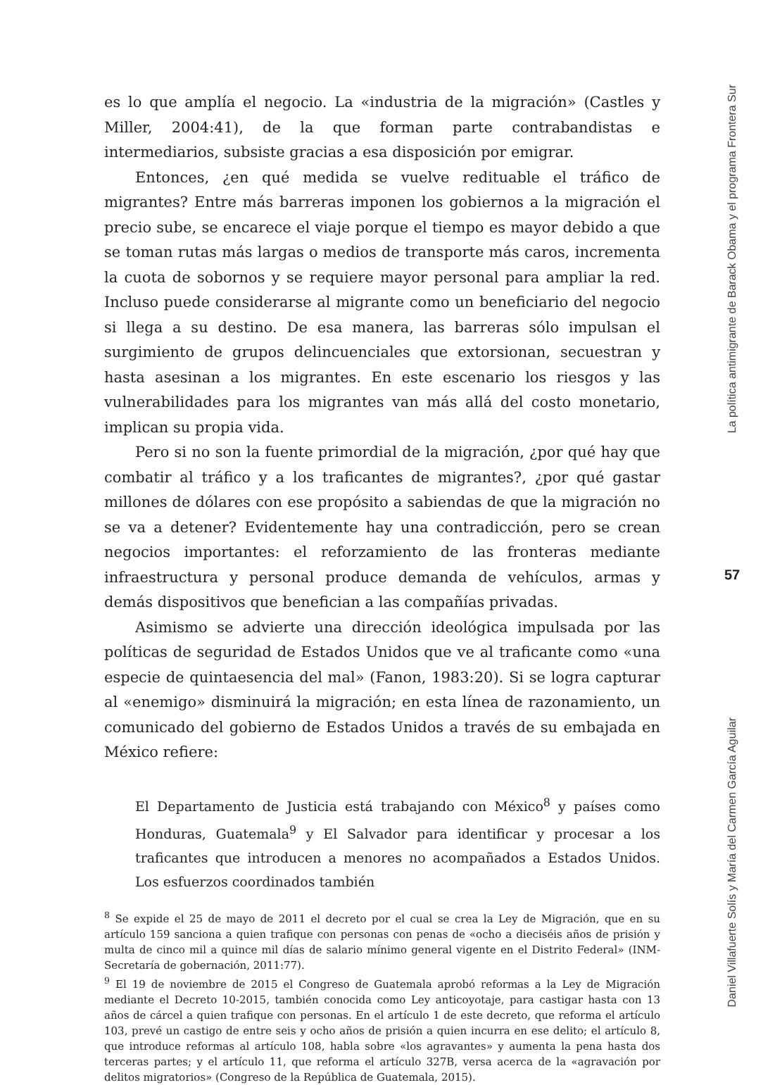es lo que amplía el negocio. La «industria de la migración» (Castles y Miller, 2004:41), de la que forman parte contrabandistas e intermediarios, subsiste gracias a esa disposición por emigrar.
Entonces, ¿en qué medida se vuelve redituable el tráfico de migrantes? Entre más barreras imponen los gobiernos a la migración el precio sube, se encarece el viaje porque el tiempo es mayor debido a que se toman rutas más largas o medios de transporte más caros, incrementa la cuota de sobornos y se requiere mayor personal para ampliar la red. Incluso puede considerarse al migrante como un beneficiario del negocio si llega a su destino. De esa manera, las barreras sólo impulsan el surgimiento de grupos delincuenciales que extorsionan, secuestran y hasta asesinan a los migrantes. En este escenario los riesgos y las vulnerabilidades para los migrantes van más allá del costo monetario, implican su propia vida.
Pero si no son la fuente primordial de la migración, ¿por qué hay que combatir al tráfico y a los traficantes de migrantes?, ¿por qué gastar millones de dólares con ese propósito a sabiendas de que la migración no se va a detener? Evidentemente hay una contradicción, pero se crean negocios importantes: el reforzamiento de las fronteras mediante infraestructura y personal produce demanda de vehículos, armas y demás dispositivos que benefician a las compañías privadas.
Asimismo se advierte una dirección ideológica impulsada por las políticas de seguridad de Estados Unidos que ve al traficante como «una especie de quintaesencia del mal» (Fanon, 1983:20). Si se logra capturar al «enemigo» disminuirá la migración; en esta línea de razonamiento, un comunicado del gobierno de Estados Unidos a través de su embajada en México refiere:
El Departamento de Justicia está trabajando con México<sup>8</sup> y países como Honduras, Guatemala<sup>9</sup> y El Salvador para identificar y procesar a los traficantes que introducen a menores no acompañados a Estados Unidos. Los esfuerzos coordinados también
<sup>8</sup> Se expide el 25 de mayo de 2011 el decreto por el cual se crea la Ley de Migración, que en su artículo 159 sanciona a quien trafique con personas con penas de «ocho a dieciséis años de prisión y multa de cinco mil a quince mil días de salario mínimo general vigente en el Distrito Federal» (INM-Secretaría de gobernación, 2011:77).
<sup>9</sup> El 19 de noviembre de 2015 el Congreso de Guatemala aprobó reformas a la Ley de Migración mediante el Decreto 10-2015, también conocida como Ley anticoyotaje, para castigar hasta con 13 años de cárcel a quien trafique con personas. En el artículo 1 de este decreto, que reforma el artículo 103, prevé un castigo de entre seis y ocho años de prisión a quien incurra en ese delito; el artículo 8, que introduce reformas al artículo 108, habla sobre «los agravantes» y aumenta la pena hasta dos terceras partes; y el artículo 11, que reforma el artículo 327B, versa acerca de la «agravación por delitos migratorios» (Congreso de la República de Guatemala, 2015).
La política antimigrante de Barack Obama y el programa Frontera Sur
57
Daniel Villafuerte Solís y María del Carmen García Aguilar